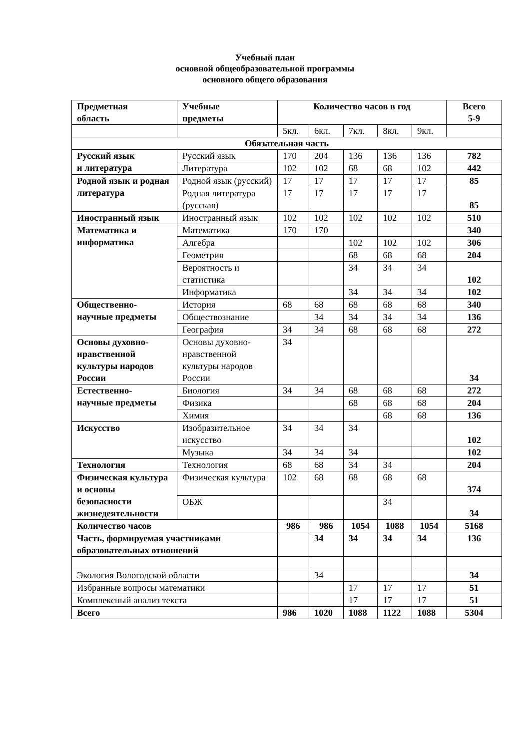Учебный план
основной общеобразовательной программы
основного общего образования
| Предметная область | Учебные предметы | Количество часов в год | | | | | Всего 5-9 |
| --- | --- | --- | --- | --- | --- | --- | --- |
| | | 5кл. | 6кл. | 7кл. | 8кл. | 9кл. | |
| Обязательная часть | | | | | | | |
| Русский язык и литература | Русский язык | 170 | 204 | 136 | 136 | 136 | 782 |
| | Литература | 102 | 102 | 68 | 68 | 102 | 442 |
| Родной язык и родная литература | Родной язык (русский) | 17 | 17 | 17 | 17 | 17 | 85 |
| | Родная литература (русская) | 17 | 17 | 17 | 17 | 17 | 85 |
| Иностранный язык | Иностранный язык | 102 | 102 | 102 | 102 | 102 | 510 |
| Математика и информатика | Математика | 170 | 170 | | | | 340 |
| | Алгебра | | | 102 | 102 | 102 | 306 |
| | Геометрия | | | 68 | 68 | 68 | 204 |
| | Вероятность и статистика | | | 34 | 34 | 34 | 102 |
| | Информатика | | | 34 | 34 | 34 | 102 |
| Общественно- научные предметы | История | 68 | 68 | 68 | 68 | 68 | 340 |
| | Обществознание | | 34 | 34 | 34 | 34 | 136 |
| | География | 34 | 34 | 68 | 68 | 68 | 272 |
| Основы духовно-нравственной культуры народов России | Основы духовно-нравственной культуры народов России | 34 | | | | | 34 |
| Естественно- научные предметы | Биология | 34 | 34 | 68 | 68 | 68 | 272 |
| | Физика | | | 68 | 68 | 68 | 204 |
| | Химия | | | | 68 | 68 | 136 |
| Искусство | Изобразительное искусство | 34 | 34 | 34 | | | 102 |
| | Музыка | 34 | 34 | 34 | | | 102 |
| Технология | Технология | 68 | 68 | 34 | 34 | | 204 |
| Физическая культура и основы безопасности жизнедеятельности | Физическая культура | 102 | 68 | 68 | 68 | 68 | 374 |
| | ОБЖ | | | | 34 | | 34 |
| Количество часов | | 986 | 986 | 1054 | 1088 | 1054 | 5168 |
| Часть, формируемая участниками образовательных отношений | | | 34 | 34 | 34 | 34 | 136 |
| Экология Вологодской области | | | 34 | | | | 34 |
| Избранные вопросы математики | | | | 17 | 17 | 17 | 51 |
| Комплексный анализ текста | | | | 17 | 17 | 17 | 51 |
| Всего | | 986 | 1020 | 1088 | 1122 | 1088 | 5304 |